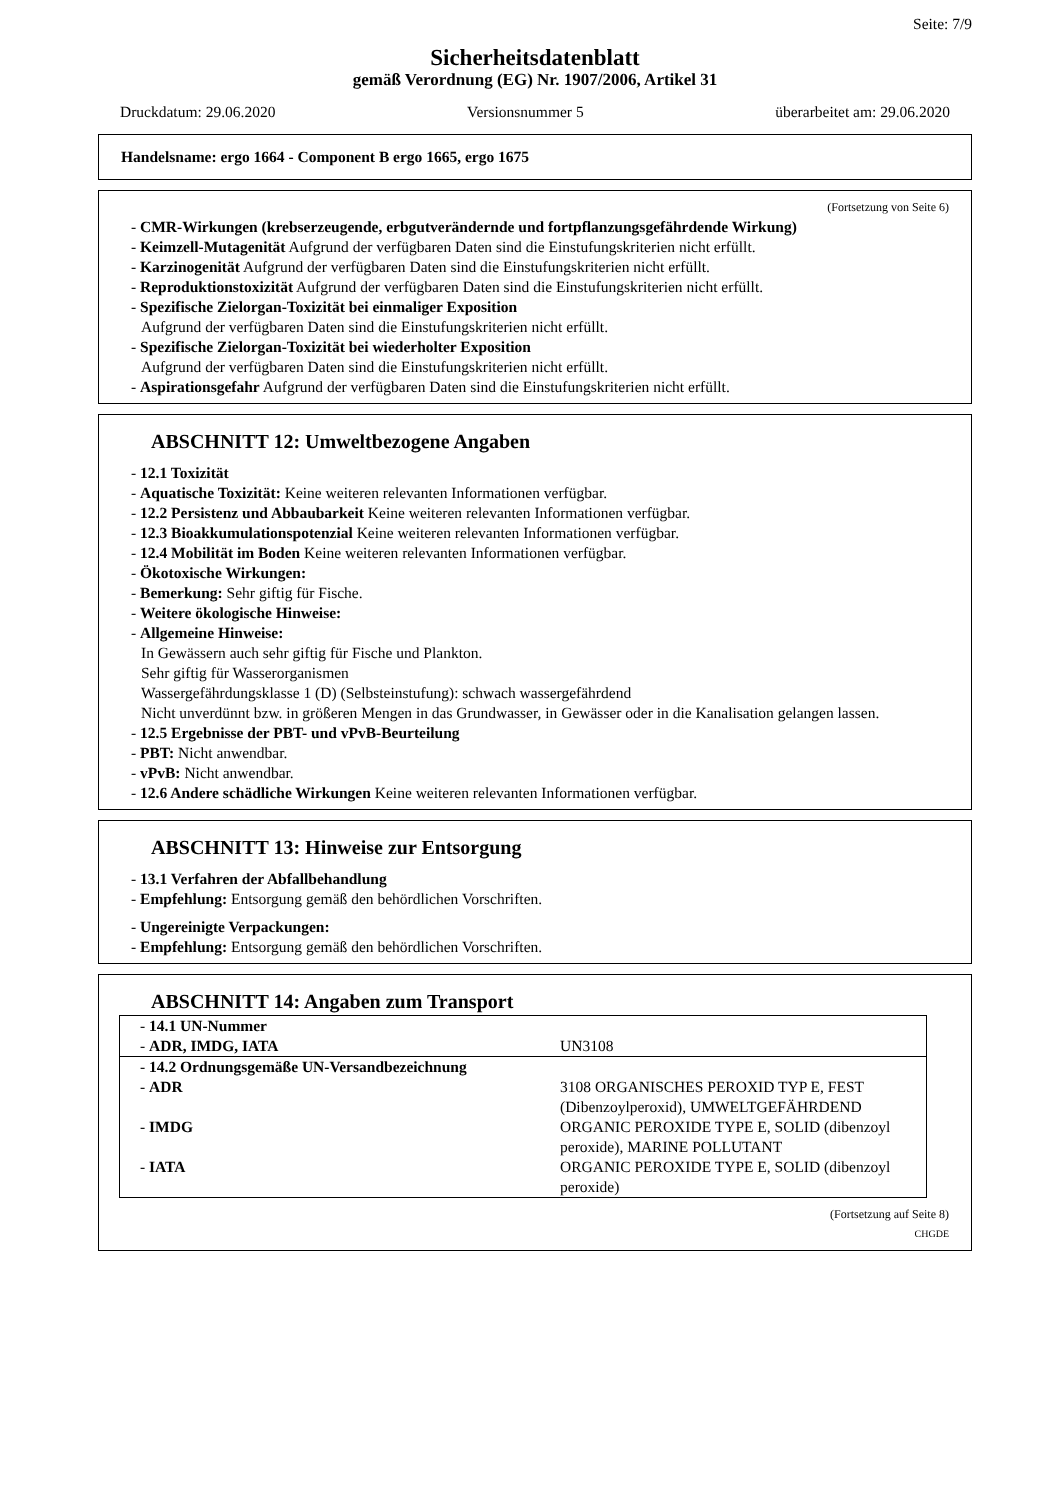Seite: 7/9
Sicherheitsdatenblatt
gemäß Verordnung (EG) Nr. 1907/2006, Artikel 31
Druckdatum: 29.06.2020 Versionsnummer 5 überarbeitet am: 29.06.2020
Handelsname: ergo 1664 - Component B ergo 1665, ergo 1675
(Fortsetzung von Seite 6)
- CMR-Wirkungen (krebserzeugende, erbgutverändernde und fortpflanzungsgefährdende Wirkung)
- Keimzell-Mutagenität Aufgrund der verfügbaren Daten sind die Einstufungskriterien nicht erfüllt.
- Karzinogenität Aufgrund der verfügbaren Daten sind die Einstufungskriterien nicht erfüllt.
- Reproduktionstoxizität Aufgrund der verfügbaren Daten sind die Einstufungskriterien nicht erfüllt.
- Spezifische Zielorgan-Toxizität bei einmaliger Exposition
Aufgrund der verfügbaren Daten sind die Einstufungskriterien nicht erfüllt.
- Spezifische Zielorgan-Toxizität bei wiederholter Exposition
Aufgrund der verfügbaren Daten sind die Einstufungskriterien nicht erfüllt.
- Aspirationsgefahr Aufgrund der verfügbaren Daten sind die Einstufungskriterien nicht erfüllt.
ABSCHNITT 12: Umweltbezogene Angaben
- 12.1 Toxizität
- Aquatische Toxizität: Keine weiteren relevanten Informationen verfügbar.
- 12.2 Persistenz und Abbaubarkeit Keine weiteren relevanten Informationen verfügbar.
- 12.3 Bioakkumulationspotenzial Keine weiteren relevanten Informationen verfügbar.
- 12.4 Mobilität im Boden Keine weiteren relevanten Informationen verfügbar.
- Ökotoxische Wirkungen:
- Bemerkung: Sehr giftig für Fische.
- Weitere ökologische Hinweise:
- Allgemeine Hinweise:
In Gewässern auch sehr giftig für Fische und Plankton.
Sehr giftig für Wasserorganismen
Wassergefährdungsklasse 1 (D) (Selbsteinstufung): schwach wassergefährdend
Nicht unverdünnt bzw. in größeren Mengen in das Grundwasser, in Gewässer oder in die Kanalisation gelangen lassen.
- 12.5 Ergebnisse der PBT- und vPvB-Beurteilung
- PBT: Nicht anwendbar.
- vPvB: Nicht anwendbar.
- 12.6 Andere schädliche Wirkungen Keine weiteren relevanten Informationen verfügbar.
ABSCHNITT 13: Hinweise zur Entsorgung
- 13.1 Verfahren der Abfallbehandlung
- Empfehlung: Entsorgung gemäß den behördlichen Vorschriften.
- Ungereinigte Verpackungen:
- Empfehlung: Entsorgung gemäß den behördlichen Vorschriften.
ABSCHNITT 14: Angaben zum Transport
| - 14.1 UN-Nummer - ADR, IMDG, IATA | UN3108 |
| - 14.2 Ordnungsgemäße UN-Versandbezeichnung - ADR - IMDG - IATA | 3108 ORGANISCHES PEROXID TYP E, FEST (Dibenzoylperoxid), UMWELTGEFÄHRDEND ORGANIC PEROXIDE TYPE E, SOLID (dibenzoyl peroxide), MARINE POLLUTANT ORGANIC PEROXIDE TYPE E, SOLID (dibenzoyl peroxide) |
(Fortsetzung auf Seite 8)
CHGDE